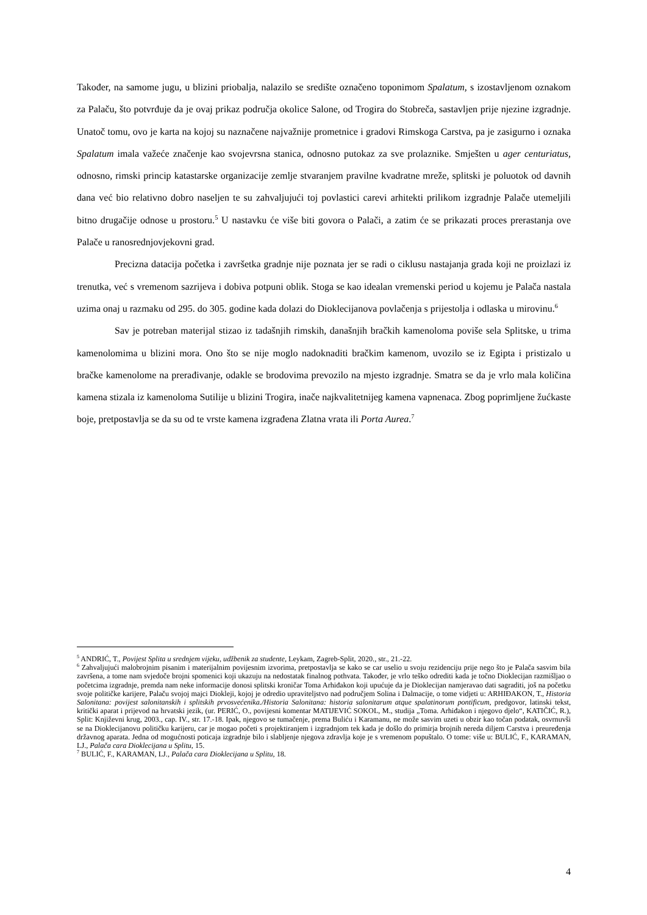Također, na samome jugu, u blizini priobalja, nalazilo se središte označeno toponimom Spalatum, s izostavljenom oznakom za Palaču, što potvrđuje da je ovaj prikaz područja okolice Salone, od Trogira do Stobreča, sastavljen prije njezine izgradnje. Unatoč tomu, ovo je karta na kojoj su naznačene najvažnije prometnice i gradovi Rimskoga Carstva, pa je zasigurno i oznaka Spalatum imala važeće značenje kao svojevrsna stanica, odnosno putokaz za sve prolaznike. Smješten u ager centuriatus, odnosno, rimski princip katastarske organizacije zemlje stvaranjem pravilne kvadratne mreže, splitski je poluotok od davnih dana već bio relativno dobro naseljen te su zahvaljujući toj povlastici carevi arhitekti prilikom izgradnje Palače utemeljili bitno drugačije odnose u prostoru.<sup>5</sup> U nastavku će više biti govora o Palači, a zatim će se prikazati proces prerastanja ove Palače u ranosrednjovjekovni grad.
Precizna datacija početka i završetka gradnje nije poznata jer se radi o ciklusu nastajanja grada koji ne proizlazi iz trenutka, već s vremenom sazrijeva i dobiva potpuni oblik. Stoga se kao idealan vremenski period u kojemu je Palača nastala uzima onaj u razmaku od 295. do 305. godine kada dolazi do Dioklecijanova povlačenja s prijestolja i odlaska u mirovinu.<sup>6</sup>
Sav je potreban materijal stizao iz tadašnjih rimskih, današnjih bračkih kamenoloma poviše sela Splitske, u trima kamenolomima u blizini mora. Ono što se nije moglo nadoknaditi bračkim kamenom, uvozilo se iz Egipta i pristizalo u bračke kamenolome na prerađivanje, odakle se brodovima prevozilo na mjesto izgradnje. Smatra se da je vrlo mala količina kamena stizala iz kamenoloma Sutilije u blizini Trogira, inače najkvalitetnijeg kamena vapnenaca. Zbog poprimljene žućkaste boje, pretpostavlja se da su od te vrste kamena izgrađena Zlatna vrata ili Porta Aurea.<sup>7</sup>
<sup>5</sup> ANDRIĆ, T., Povijest Splita u srednjem vijeku, udžbenik za studente, Leykam, Zagreb-Split, 2020., str., 21.-22.
<sup>6</sup> Zahvaljujući malobrojnim pisanim i materijalnim povijesnim izvorima, pretpostavlja se kako se car uselio u svoju rezidenciju prije nego što je Palača sasvim bila završena, a tome nam svjedoče brojni spomenici koji ukazuju na nedostatak finalnog pothvata. Također, je vrlo teško odrediti kada je točno Dioklecijan razmišljao o početcima izgradnje, premda nam neke informacije donosi splitski kroničar Toma Arhiđakon koji upućuje da je Dioklecijan namjeravao dati sagraditi, još na početku svoje političke karijere, Palaču svojoj majci Diokleji, kojoj je odredio upraviteljstvo nad područjem Solina i Dalmacije, o tome vidjeti u: ARHIĐAKON, T., Historia Salonitana: povijest salonitanskih i splitskih prvosvećenika./Historia Salonitana: historia salonitarum atque spalatinorum pontificum, predgovor, latinski tekst, kritički aparat i prijevod na hrvatski jezik, (ur. PERIĆ, O., povijesni komentar MATIJEVIĆ SOKOL, M., studija „Toma. Arhiđakon i njegovo djelo“, KATIČIĆ, R.), Split: Književni krug, 2003., cap. IV., str. 17.-18. Ipak, njegovo se tumačenje, prema Buliću i Karamanu, ne može sasvim uzeti u obzir kao točan podatak, osvrnuvši se na Dioklecijanovu političku karijeru, car je mogao početi s projektiranjem i izgradnjom tek kada je došlo do primirja brojnih nereda diljem Carstva i preuređenja državnog aparata. Jedna od mogućnosti poticaja izgradnje bilo i slabljenje njegova zdravlja koje je s vremenom popuštalo. O tome: više u: BULIĆ, F., KARAMAN, LJ., Palača cara Dioklecijana u Splitu, 15.
<sup>7</sup> BULIĆ, F., KARAMAN, LJ., Palača cara Dioklecijana u Splitu, 18.
4